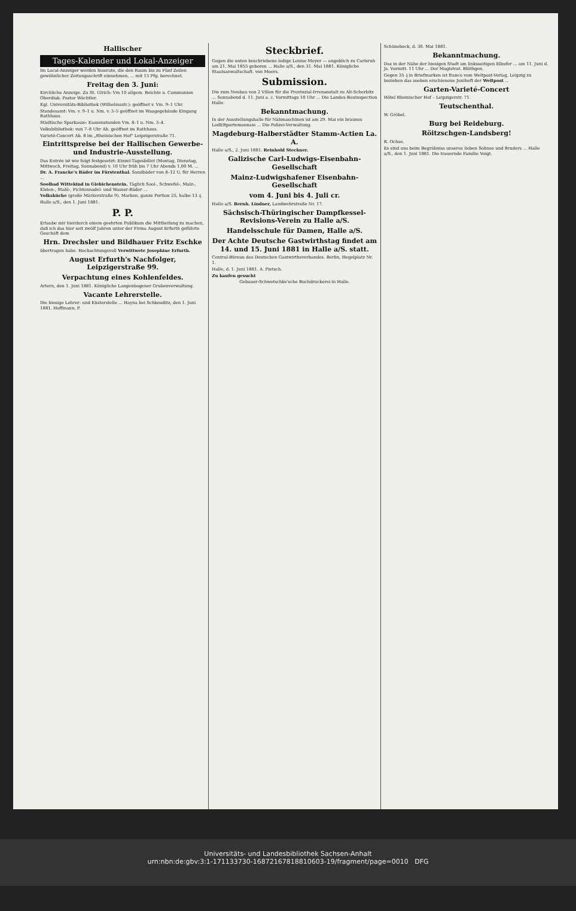Hallischer
Tages-Kalender und Lokal-Anzeiger
Im Local-Anzeiger werden Inserate, die den Raum bis zu Fünf Zeilen gewöhnlicher Zeitungsschrift einnehmen, ... mit 15 Pfg. berechnet.
Freitag den 3. Juni:
Kirchliche Anzeige. Zu St. Ulrich: Vm 10 allgem. Beichte u. Communion Oberdiak. Pastor Wächtler.
Kgl. Universitäts-Bibliothek (Wilhelmsstr.): geöffnet v. Vm. 9–1 Uhr.
Standesamt: Vm. v. 9–1 u. Nm. v. 3–5 geöffnet im Waagegebäude Eingang Rathhaus.
Städtische Sparkasse: Kassenstunden Vm. 8–1 u. Nm. 3–4.
Volksbibliothek: von 7–8 Uhr Ab. geöffnet im Rathhaus.
Varieté-Concert Ab. 8 im „Rheinischen Hof" Leipzigerstraße 71.
Eintrittspreise bei der Hallischen Gewerbe- und Industrie-Ausstellung.
Das Entrée ist wie folgt festgesetzt: Einzel-Tagesbillet (Montag, Dienstag, Mittwoch, Freitag, Sonnabend) v. 10 Uhr früh bis 7 Uhr Abends 1,00 M. ...
Dr. A. Francke's Bäder im Fürstenthal. Sandbäder von 8–12 U. für Herren ...
Soolbad Wittekind in Giebichenstein. Täglich Sool-, Schwefel-, Malz-, Kleien-, Stahl-, Fichtennadel- und Wasser-Bäder ...
Volksküche (große Märkerstraße 9). Marken, ganze Portion 25, halbe 13 ₰.
Halle a/S., den 1. Juni 1881.
P. P.
Erlaube mir hierdurch einem geehrten Publikum die Mittheilung zu machen, daß ich das hier seit zwölf Jahren unter der Firma August Erfurth geführte Geschäft dem
Hrn. Drechsler und Bildhauer Fritz Eschke
übertragen habe. Hochachtungsvoll Verwittwete Josephine Erfurth.
August Erfurth's Nachfolger, Leipzigerstraße 99.
Verpachtung eines Kohlenfeldes.
Artern, den 1. Juni 1881. Königliche Langenbogener Grubenverwaltung.
Vacante Lehrerstelle.
Die hiesige Lehrer- und Küsterstelle ... Hayna bei Schkeuditz, den 1. Juni 1881. Hoffmann, P.
Steckbrief.
Gegen die unten beschriebene ledige Louise Meyer — angeblich zu Carlsruh am 21. Mai 1855 geboren ... Halle a/S., den 31. Mai 1881. Königliche Staatsanwaltschaft. von Moers.
Submission.
Die zum Neubau von 2 Villen für die Provinzial-Irrenanstalt zu Alt-Scherbitz ... Sonnabend d. 11. Juni a. c. Vormittags 10 Uhr ... Die Landes-Bauinspection Halle.
Bekanntmachung.
In der Ausstellungshalle für Nähmaschinen ist am 29. Mai ein braunes LedERportemonnaie ... Die Polizei-Verwaltung.
Magdeburg-Halberstädter Stamm-Actien La. A.
Halle a/S., 2. Juni 1881. Reinhold Steckner.
Galizische Carl-Ludwigs-Eisenbahn-Gesellschaft
Mainz-Ludwigshafener Eisenbahn-Gesellschaft
vom 4. Juni bis 4. Juli cr.
Halle a/S. Bernh. Lindner, Landwehrstraße Nr. 17.
Sächsisch-Thüringischer Dampfkessel-Revisions-Verein zu Halle a/S.
Handelsschule für Damen, Halle a/S.
Der Achte Deutsche Gastwirthstag findet am 14. und 15. Juni 1881 in Halle a/S. statt.
Central-Büreau des Deutschen Gastwirthsverbandes. Berlin, Hegelplatz Nr. 1.
Halle, d. 1. Juni 1881. A. Pietsch.
Zu kaufen gesucht
Gebauer-Schwetschke'sche Buchdruckerei in Halle.
Schönebeck, d. 30. Mai 1881.
Bekanntmachung.
Das in der Nähe der hiesigen Stadt am linksseitigen Elbufer ... am 11. Juni d. Js. Vormitt. 11 Uhr ... Der Magistrat. Blüthgen.
Gegen 35 ₰ in Briefmarken ist franco vom Weltpost-Verlag, Leipzig zu beziehen das soeben erschienene Juniheft der Weltpost ...
Garten-Varieté-Concert
Hôtel Rheinischer Hof – Leipzigerstr. 71.
Teutschenthal.
W. Gröbel.
Burg bei Reideburg.
Röitzschgen-Landsberg!
R. Ochse.
Es sind uns beim Begräbniss unseres lieben Sohnes und Bruders ... Halle a/S., den 1. Juni 1881. Die trauernde Familie Voigt.
Universitäts- und Landesbibliothek Sachsen-Anhalt
urn:nbn:de:gbv:3:1-171133730-16872167818810603-19/fragment/page=0010 DFG